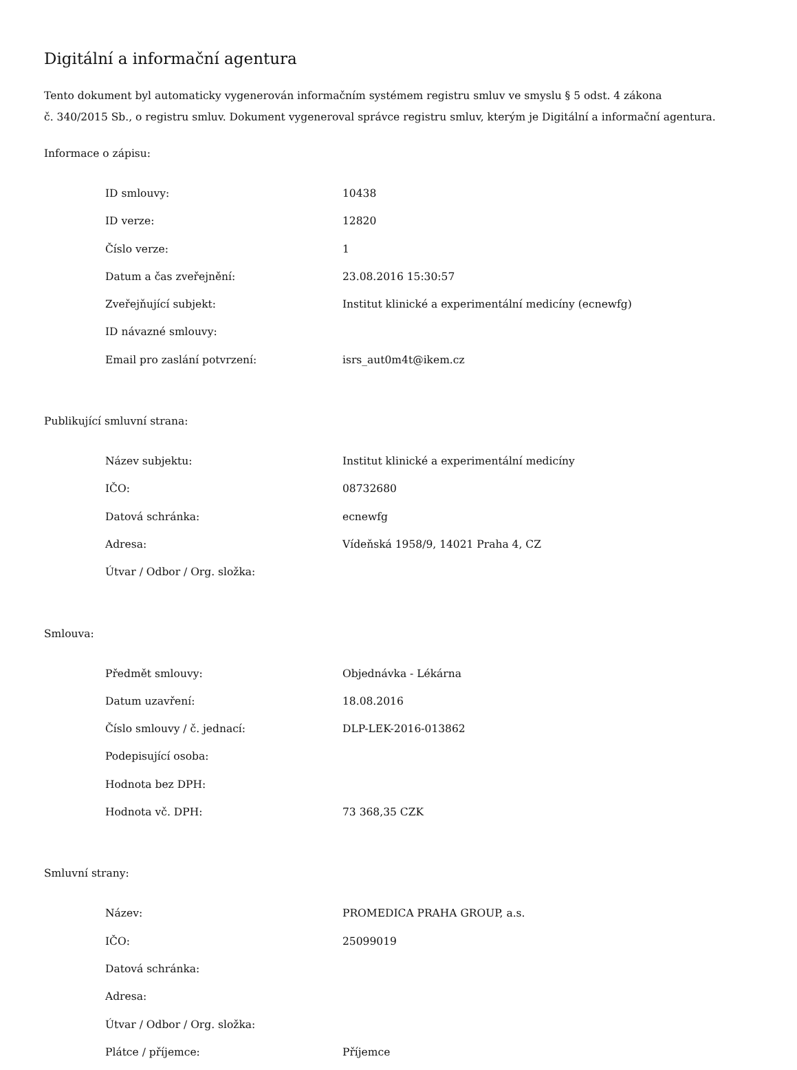Digitální a informační agentura
Tento dokument byl automaticky vygenerován informačním systémem registru smluv ve smyslu § 5 odst. 4 zákona
č. 340/2015 Sb., o registru smluv. Dokument vygeneroval správce registru smluv, kterým je Digitální a informační agentura.
Informace o zápisu:
| ID smlouvy: | 10438 |
| ID verze: | 12820 |
| Číslo verze: | 1 |
| Datum a čas zveřejnění: | 23.08.2016 15:30:57 |
| Zveřejňující subjekt: | Institut klinické a experimentální medicíny (ecnewfg) |
| ID návazné smlouvy: | |
| Email pro zaslání potvrzení: | isrs_aut0m4t@ikem.cz |
Publikující smluvní strana:
| Název subjektu: | Institut klinické a experimentální medicíny |
| IČO: | 08732680 |
| Datová schránka: | ecnewfg |
| Adresa: | Vídeňská 1958/9, 14021 Praha 4, CZ |
| Útvar / Odbor / Org. složka: | |
Smlouva:
| Předmět smlouvy: | Objednávka - Lékárna |
| Datum uzavření: | 18.08.2016 |
| Číslo smlouvy / č. jednací: | DLP-LEK-2016-013862 |
| Podepisující osoba: | |
| Hodnota bez DPH: | |
| Hodnota vč. DPH: | 73 368,35 CZK |
Smluvní strany:
| Název: | PROMEDICA PRAHA GROUP, a.s. |
| IČO: | 25099019 |
| Datová schránka: | |
| Adresa: | |
| Útvar / Odbor / Org. složka: | |
| Plátce / příjemce: | Příjemce |